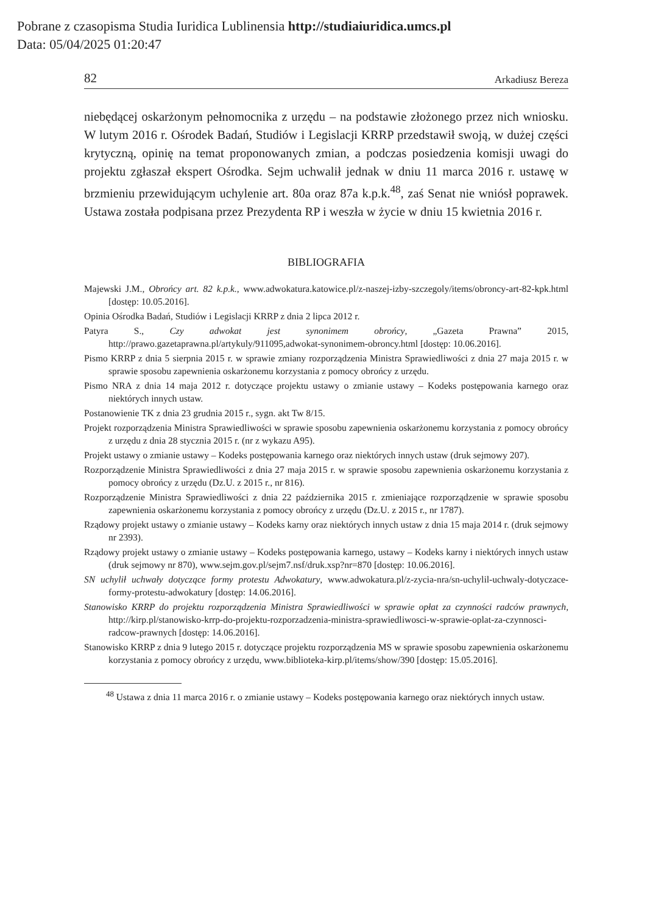Pobrane z czasopisma Studia Iuridica Lublinensia http://studiaiuridica.umcs.pl
Data: 05/04/2025 01:20:47
82 Arkadiusz Bereza
niebędącej oskarżonym pełnomocnika z urzędu – na podstawie złożonego przez nich wniosku. W lutym 2016 r. Ośrodek Badań, Studiów i Legislacji KRRP przedstawił swoją, w dużej części krytyczną, opinię na temat proponowanych zmian, a podczas posiedzenia komisji uwagi do projektu zgłaszał ekspert Ośrodka. Sejm uchwalił jednak w dniu 11 marca 2016 r. ustawę w brzmieniu przewidującym uchylenie art. 80a oraz 87a k.p.k.<sup>48</sup>, zaś Senat nie wniósł poprawek. Ustawa została podpisana przez Prezydenta RP i weszła w życie w dniu 15 kwietnia 2016 r.
BIBLIOGRAFIA
Majewski J.M., Obrońcy art. 82 k.p.k., www.adwokatura.katowice.pl/z-naszej-izby-szczegoly/items/obroncy-art-82-kpk.html [dostęp: 10.05.2016].
Opinia Ośrodka Badań, Studiów i Legislacji KRRP z dnia 2 lipca 2012 r.
Patyra S., Czy adwokat jest synonimem obrońcy, „Gazeta Prawna” 2015, http://prawo.gazetaprawna.pl/artykuly/911095,adwokat-synonimem-obroncy.html [dostęp: 10.06.2016].
Pismo KRRP z dnia 5 sierpnia 2015 r. w sprawie zmiany rozporządzenia Ministra Sprawiedliwości z dnia 27 maja 2015 r. w sprawie sposobu zapewnienia oskarżonemu korzystania z pomocy obrońcy z urzędu.
Pismo NRA z dnia 14 maja 2012 r. dotyczące projektu ustawy o zmianie ustawy – Kodeks postępowania karnego oraz niektórych innych ustaw.
Postanowienie TK z dnia 23 grudnia 2015 r., sygn. akt Tw 8/15.
Projekt rozporządzenia Ministra Sprawiedliwości w sprawie sposobu zapewnienia oskarżonemu korzystania z pomocy obrońcy z urzędu z dnia 28 stycznia 2015 r. (nr z wykazu A95).
Projekt ustawy o zmianie ustawy – Kodeks postępowania karnego oraz niektórych innych ustaw (druk sejmowy 207).
Rozporządzenie Ministra Sprawiedliwości z dnia 27 maja 2015 r. w sprawie sposobu zapewnienia oskarżonemu korzystania z pomocy obrońcy z urzędu (Dz.U. z 2015 r., nr 816).
Rozporządzenie Ministra Sprawiedliwości z dnia 22 października 2015 r. zmieniające rozporządzenie w sprawie sposobu zapewnienia oskarżonemu korzystania z pomocy obrońcy z urzędu (Dz.U. z 2015 r., nr 1787).
Rządowy projekt ustawy o zmianie ustawy – Kodeks karny oraz niektórych innych ustaw z dnia 15 maja 2014 r. (druk sejmowy nr 2393).
Rządowy projekt ustawy o zmianie ustawy – Kodeks postępowania karnego, ustawy – Kodeks karny i niektórych innych ustaw (druk sejmowy nr 870), www.sejm.gov.pl/sejm7.nsf/druk.xsp?nr=870 [dostęp: 10.06.2016].
SN uchylił uchwały dotyczące formy protestu Adwokatury, www.adwokatura.pl/z-zycia-nra/sn-uchylil-uchwaly-dotyczace-formy-protestu-adwokatury [dostęp: 14.06.2016].
Stanowisko KRRP do projektu rozporządzenia Ministra Sprawiedliwości w sprawie opłat za czynności radców prawnych, http://kirp.pl/stanowisko-krrp-do-projektu-rozporzadzenia-ministra-sprawiedliwosci-w-sprawie-oplat-za-czynnosci-radcow-prawnych [dostęp: 14.06.2016].
Stanowisko KRRP z dnia 9 lutego 2015 r. dotyczące projektu rozporządzenia MS w sprawie sposobu zapewnienia oskarżonemu korzystania z pomocy obrońcy z urzędu, www.biblioteka-kirp.pl/items/show/390 [dostęp: 15.05.2016].
<sup>48</sup> Ustawa z dnia 11 marca 2016 r. o zmianie ustawy – Kodeks postępowania karnego oraz niektórych innych ustaw.